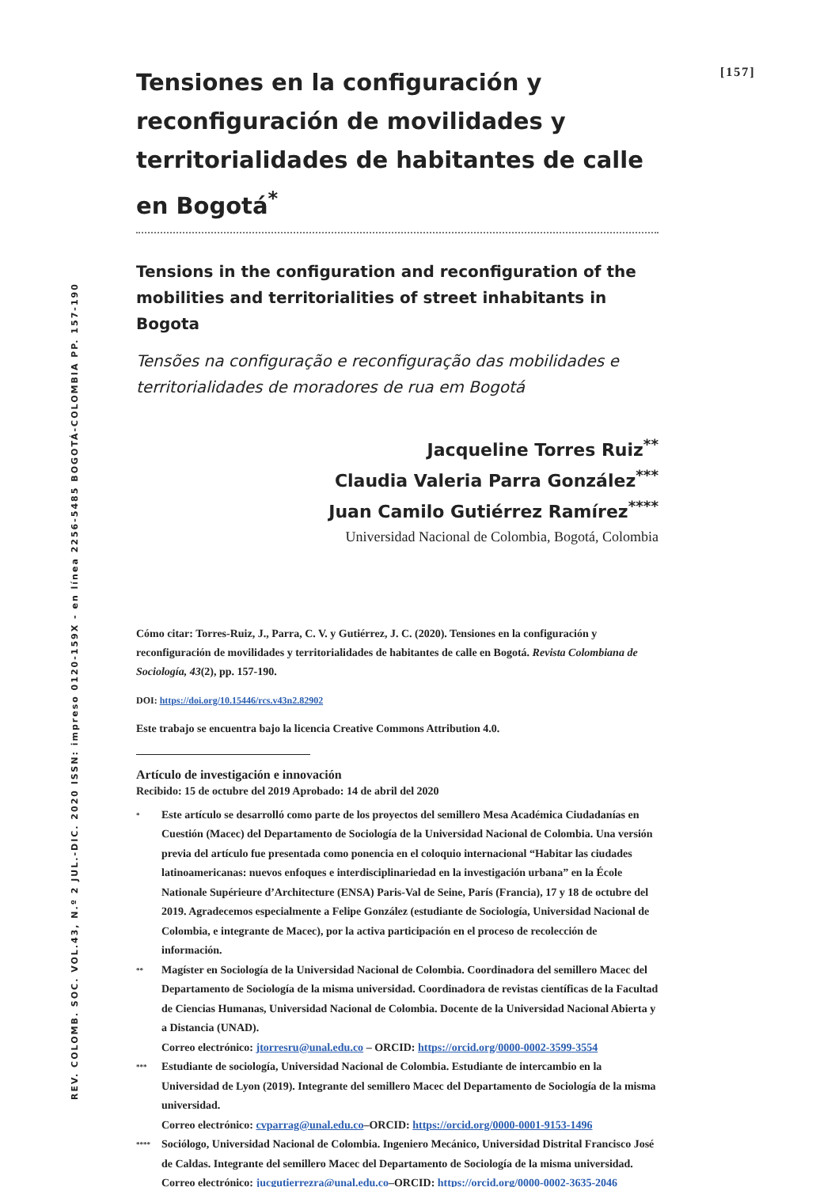REV. COLOMB. SOC. VOL.43, N.º 2 JUL.-DIC. 2020 ISSN: impreso 0120-159X - en línea 2256-5485 BOGOTÁ-COLOMBIA PP. 157-190
[157]
Tensiones en la configuración y reconfiguración de movilidades y territorialidades de habitantes de calle en Bogotá<sup>*</sup>
Tensions in the configuration and reconfiguration of the mobilities and territorialities of street inhabitants in Bogota
Tensões na configuração e reconfiguração das mobilidades e territorialidades de moradores de rua em Bogotá
Jacqueline Torres Ruiz<sup>**</sup>
Claudia Valeria Parra González<sup>***</sup>
Juan Camilo Gutiérrez Ramírez<sup>****</sup>
Universidad Nacional de Colombia, Bogotá, Colombia
Cómo citar: Torres-Ruiz, J., Parra, C. V. y Gutiérrez, J. C. (2020). Tensiones en la configuración y reconfiguración de movilidades y territorialidades de habitantes de calle en Bogotá. Revista Colombiana de Sociología, 43(2), pp. 157-190.
DOI: https://doi.org/10.15446/rcs.v43n2.82902
Este trabajo se encuentra bajo la licencia Creative Commons Attribution 4.0.
Artículo de investigación e innovación
Recibido: 15 de octubre del 2019 Aprobado: 14 de abril del 2020
*
Este artículo se desarrolló como parte de los proyectos del semillero Mesa Académica Ciudadanías en Cuestión (Macec) del Departamento de Sociología de la Universidad Nacional de Colombia. Una versión previa del artículo fue presentada como ponencia en el coloquio internacional “Habitar las ciudades latinoamericanas: nuevos enfoques e interdisciplinariedad en la investigación urbana” en la École Nationale Supérieure d’Architecture (ENSA) Paris-Val de Seine, París (Francia), 17 y 18 de octubre del 2019. Agradecemos especialmente a Felipe González (estudiante de Sociología, Universidad Nacional de Colombia, e integrante de Macec), por la activa participación en el proceso de recolección de información.
**
Magíster en Sociología de la Universidad Nacional de Colombia. Coordinadora del semillero Macec del Departamento de Sociología de la misma universidad. Coordinadora de revistas científicas de la Facultad de Ciencias Humanas, Universidad Nacional de Colombia. Docente de la Universidad Nacional Abierta y a Distancia (UNAD).
Correo electrónico: jtorresru@unal.edu.co – ORCID: https://orcid.org/0000-0002-3599-3554
***
Estudiante de sociología, Universidad Nacional de Colombia. Estudiante de intercambio en la Universidad de Lyon (2019). Integrante del semillero Macec del Departamento de Sociología de la misma universidad.
Correo electrónico: cvparrag@unal.edu.co–ORCID: https://orcid.org/0000-0001-9153-1496
****
Sociólogo, Universidad Nacional de Colombia. Ingeniero Mecánico, Universidad Distrital Francisco José de Caldas. Integrante del semillero Macec del Departamento de Sociología de la misma universidad.
Correo electrónico: jucgutierrezra@unal.edu.co–ORCID: https://orcid.org/0000-0002-3635-2046